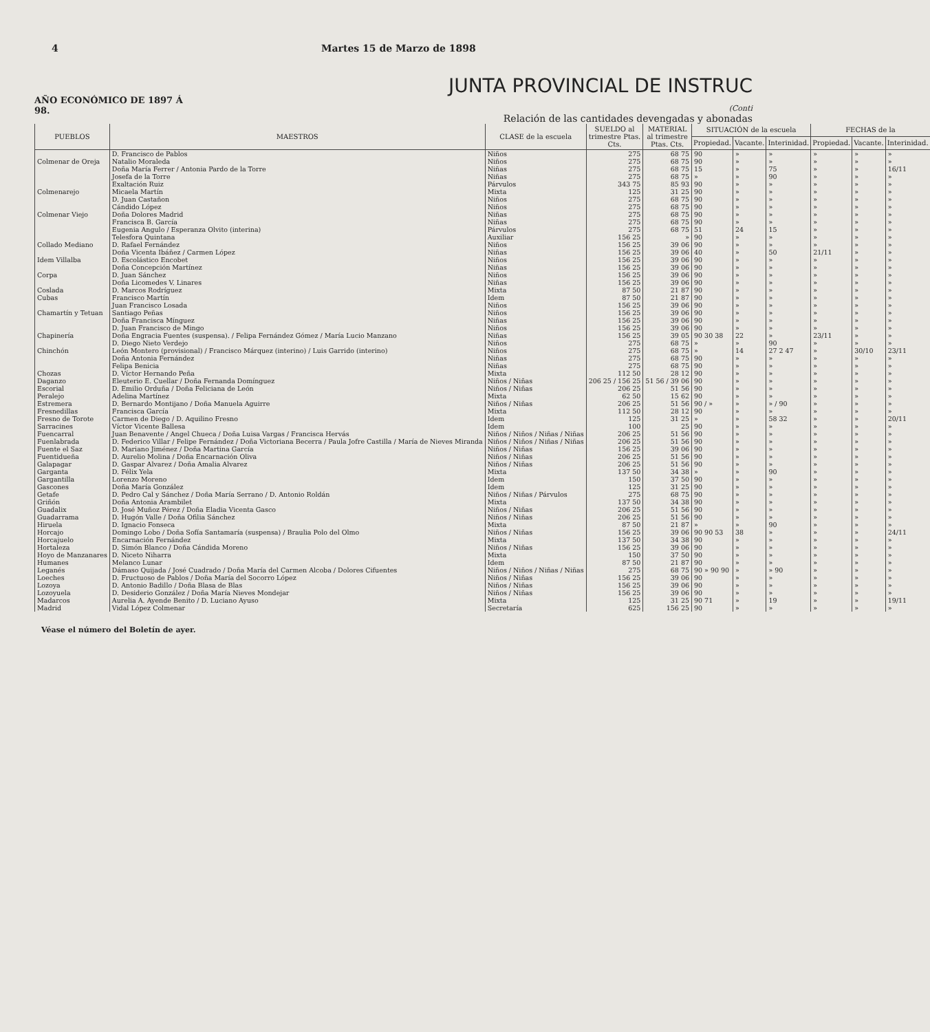4 Martes 15 de Marzo de 1898
AÑO ECONÓMICO DE 1897 Á 98.
JUNTA PROVINCIAL DE INSTRUC
(Conti
Relación de las cantidades devengadas y abonadas
| PUEBLOS | MAESTROS | CLASE de la escuela | SUELDO al trimestre Ptas. Cts. | MATERIAL al trimestre Ptas. Cts. | SITUACIÓN de la escuela | | | FECHAS de la | | |
| --- | --- | --- | --- | --- | --- | --- | --- | --- | --- | --- |
| | | | | | Propiedad. | Vacante. | Interinidad. | Propiedad. | Vacante. | Interinidad. |
| | D. Francisco de Pablos | Niños | 275 | 68 75 | 90 | » | » | » | » | » |
| Colmenar de Oreja | Natalio Moraleda | Niños | 275 | 68 75 | 90 | » | » | » | » | » |
| | Doña María Ferrer / Antonia Pardo de la Torre | Niñas | 275 | 68 75 | 15 | » | 75 | » | » | 16/11 |
| | Josefa de la Torre | Niñas | 275 | 68 75 | » | » | 90 | » | » | » |
| | Exaltación Ruiz | Párvulos | 343 75 | 85 93 | 90 | » | » | » | » | » |
| Colmenarejo | Micaela Martín | Mixta | 125 | 31 25 | 90 | » | » | » | » | » |
| | D. Juan Castañon | Niños | 275 | 68 75 | 90 | » | » | » | » | » |
| | Cándido López | Niños | 275 | 68 75 | 90 | » | » | » | » | » |
| Colmenar Viejo | Doña Dolores Madrid | Niñas | 275 | 68 75 | 90 | » | » | » | » | » |
| | Francisca B. García | Niñas | 275 | 68 75 | 90 | » | » | » | » | » |
| | Eugenia Angulo / Esperanza Olvito (interina) | Párvulos | 275 | 68 75 | 51 | 24 | 15 | » | » | » |
| | Telesfora Quintana | Auxiliar | 156 25 | » | 90 | » | » | » | » | » |
| Collado Mediano | D. Rafael Fernández | Niños | 156 25 | 39 06 | 90 | » | » | » | » | » |
| | Doña Vicenta Ibáñez / Carmen López | Niñas | 156 25 | 39 06 | 40 | » | 50 | 21/11 | » | » |
| Idem Villalba | D. Escolástico Encobet | Niños | 156 25 | 39 06 | 90 | » | » | » | » | » |
| | Doña Concepción Martínez | Niñas | 156 25 | 39 06 | 90 | » | » | » | » | » |
| Corpa | D. Juan Sánchez | Niños | 156 25 | 39 06 | 90 | » | » | » | » | » |
| | Doña Licomedes V. Linares | Niñas | 156 25 | 39 06 | 90 | » | » | » | » | » |
| Coslada | D. Marcos Rodríguez | Mixta | 87 50 | 21 87 | 90 | » | » | » | » | » |
| Cubas | Francisco Martín | Idem | 87 50 | 21 87 | 90 | » | » | » | » | » |
| | Juan Francisco Losada | Niños | 156 25 | 39 06 | 90 | » | » | » | » | » |
| Chamartín y Tetuan | Santiago Peñas | Niños | 156 25 | 39 06 | 90 | » | » | » | » | » |
| | Doña Francisca Mínguez | Niñas | 156 25 | 39 06 | 90 | » | » | » | » | » |
| | D. Juan Francisco de Mingo | Niños | 156 25 | 39 06 | 90 | » | » | » | » | » |
| Chapinería | Doña Engracia Fuentes (suspensa). / Felipa Fernández Gómez / María Lucio Manzano | Niñas | 156 25 | 39 05 | 90 30 38 | 22 | » | 23/11 | » | » |
| | D. Diego Nieto Verdejo | Niños | 275 | 68 75 | » | » | 90 | » | » | » |
| Chinchón | León Montero (provisional) / Francisco Márquez (interino) / Luis Garrido (interino) | Niños | 275 | 68 75 | » | 14 | 27 2 47 | » | 30/10 | 23/11 |
| | Doña Antonia Fernández | Niñas | 275 | 68 75 | 90 | » | » | » | » | » |
| | Felipa Benicia | Niñas | 275 | 68 75 | 90 | » | » | » | » | » |
| Chozas | D. Víctor Hernando Peña | Mixta | 112 50 | 28 12 | 90 | » | » | » | » | » |
| Daganzo | Eleuterio E. Cuellar / Doña Fernanda Domínguez | Niños / Niñas | 206 25 / 156 25 | 51 56 / 39 06 | 90 | » | » | » | » | » |
| Escorial | D. Emilio Orduña / Doña Feliciana de León | Niños / Niñas | 206 25 | 51 56 | 90 | » | » | » | » | » |
| Peralejo | Adelina Martínez | Mixta | 62 50 | 15 62 | 90 | » | » | » | » | » |
| Estremera | D. Bernardo Montijano / Doña Manuela Aguirre | Niños / Niñas | 206 25 | 51 56 | 90 / » | » | » / 90 | » | » | » |
| Fresnedillas | Francisca García | Mixta | 112 50 | 28 12 | 90 | » | » | » | » | » |
| Fresno de Torote | Carmen de Diego / D. Aquilino Fresno | Idem | 125 | 31 25 | » | » | 58 32 | » | » | 20/11 |
| Sarracines | Víctor Vicente Ballesa | Idem | 100 | 25 | 90 | » | » | » | » | » |
| Fuencarral | Juan Benavente / Angel Chueca / Doña Luisa Vargas / Francisca Hervás | Niños / Niños / Niñas / Niñas | 206 25 | 51 56 | 90 | » | » | » | » | » |
| Fuenlabrada | D. Federico Villar / Felipe Fernández / Doña Victoriana Becerra / Paula Jofre Castilla / María de Nieves Miranda | Niños / Niños / Niñas / Niñas | 206 25 | 51 56 | 90 | » | » | » | » | » |
| Fuente el Saz | D. Mariano Jiménez / Doña Martina García | Niños / Niñas | 156 25 | 39 06 | 90 | » | » | » | » | » |
| Fuentidueña | D. Aurelio Molina / Doña Encarnación Oliva | Niños / Niñas | 206 25 | 51 56 | 90 | » | » | » | » | » |
| Galapagar | D. Gaspar Alvarez / Doña Amalia Alvarez | Niños / Niñas | 206 25 | 51 56 | 90 | » | » | » | » | » |
| Garganta | D. Félix Yela | Mixta | 137 50 | 34 38 | » | » | 90 | » | » | » |
| Gargantilla | Lorenzo Moreno | Idem | 150 | 37 50 | 90 | » | » | » | » | » |
| Gascones | Doña María González | Idem | 125 | 31 25 | 90 | » | » | » | » | » |
| Getafe | D. Pedro Cal y Sánchez / Doña María Serrano / D. Antonio Roldán | Niños / Niñas / Párvulos | 275 | 68 75 | 90 | » | » | » | » | » |
| Griñón | Doña Antonia Arambilet | Mixta | 137 50 | 34 38 | 90 | » | » | » | » | » |
| Guadalix | D. José Muñoz Pérez / Doña Eladia Vicenta Gasco | Niños / Niñas | 206 25 | 51 56 | 90 | » | » | » | » | » |
| Guadarrama | D. Hugón Valle / Doña Ofilia Sánchez | Niños / Niñas | 206 25 | 51 56 | 90 | » | » | » | » | » |
| Hiruela | D. Ignacio Fonseca | Mixta | 87 50 | 21 87 | » | » | 90 | » | » | » |
| Horcajo | Domingo Lobo / Doña Sofía Santamaría (suspensa) / Braulia Polo del Olmo | Niños / Niñas | 156 25 | 39 06 | 90 90 53 | 38 | » | » | » | 24/11 |
| Horcajuelo | Encarnación Fernández | Mixta | 137 50 | 34 38 | 90 | » | » | » | » | » |
| Hortaleza | D. Simón Blanco / Doña Cándida Moreno | Niños / Niñas | 156 25 | 39 06 | 90 | » | » | » | » | » |
| Hoyo de Manzanares | D. Niceto Niharra | Mixta | 150 | 37 50 | 90 | » | » | » | » | » |
| Humanes | Melanco Lunar | Idem | 87 50 | 21 87 | 90 | » | » | » | » | » |
| Leganés | Dámaso Quijada / José Cuadrado / Doña María del Carmen Alcoba / Dolores Cifuentes | Niños / Niños / Niñas / Niñas | 275 | 68 75 | 90 » 90 90 | » | » 90 | » | » | » |
| Loeches | D. Fructuoso de Pablos / Doña María del Socorro López | Niños / Niñas | 156 25 | 39 06 | 90 | » | » | » | » | » |
| Lozoya | D. Antonio Badillo / Doña Blasa de Blas | Niños / Niñas | 156 25 | 39 06 | 90 | » | » | » | » | » |
| Lozoyuela | D. Desiderio González / Doña María Nieves Mondejar | Niños / Niñas | 156 25 | 39 06 | 90 | » | » | » | » | » |
| Madarcos | Aurelia A. Ayende Benito / D. Luciano Ayuso | Mixta | 125 | 31 25 | 90 71 | » | 19 | » | » | 19/11 |
| Madrid | Vidal López Colmenar | Secretaría | 625 | 156 25 | 90 | » | » | » | » | » |
Véase el número del Boletín de ayer.